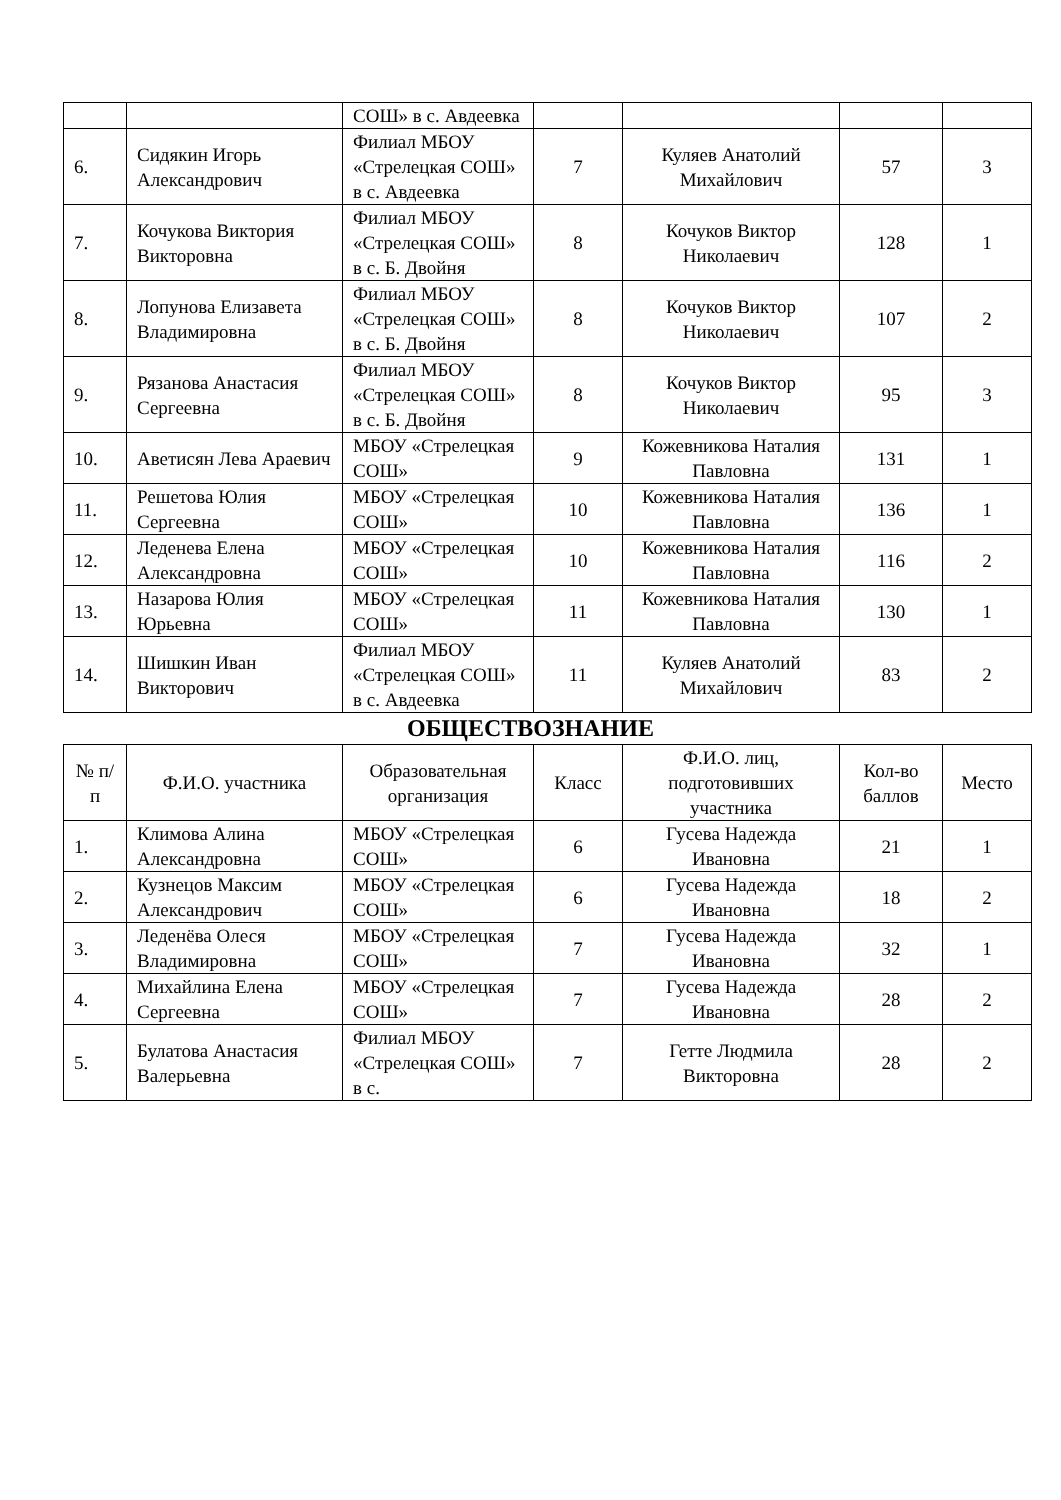| | | СОШ» в с. Авдеевка | | | | |
| 6. | Сидякин Игорь Александрович | Филиал МБОУ «Стрелецкая СОШ» в с. Авдеевка | 7 | Куляев Анатолий Михайлович | 57 | 3 |
| 7. | Кочукова Виктория Викторовна | Филиал МБОУ «Стрелецкая СОШ» в с. Б. Двойня | 8 | Кочуков Виктор Николаевич | 128 | 1 |
| 8. | Лопунова Елизавета Владимировна | Филиал МБОУ «Стрелецкая СОШ» в с. Б. Двойня | 8 | Кочуков Виктор Николаевич | 107 | 2 |
| 9. | Рязанова Анастасия Сергеевна | Филиал МБОУ «Стрелецкая СОШ» в с. Б. Двойня | 8 | Кочуков Виктор Николаевич | 95 | 3 |
| 10. | Аветисян Лева Араевич | МБОУ «Стрелецкая СОШ» | 9 | Кожевникова Наталия Павловна | 131 | 1 |
| 11. | Решетова Юлия Сергеевна | МБОУ «Стрелецкая СОШ» | 10 | Кожевникова Наталия Павловна | 136 | 1 |
| 12. | Леденева Елена Александровна | МБОУ «Стрелецкая СОШ» | 10 | Кожевникова Наталия Павловна | 116 | 2 |
| 13. | Назарова Юлия Юрьевна | МБОУ «Стрелецкая СОШ» | 11 | Кожевникова Наталия Павловна | 130 | 1 |
| 14. | Шишкин Иван Викторович | Филиал МБОУ «Стрелецкая СОШ» в с. Авдеевка | 11 | Куляев Анатолий Михайлович | 83 | 2 |
ОБЩЕСТВОЗНАНИЕ
| № п/п | Ф.И.О. участника | Образовательная организация | Класс | Ф.И.О. лиц, подготовивших участника | Кол-во баллов | Место |
| --- | --- | --- | --- | --- | --- | --- |
| 1. | Климова Алина Александровна | МБОУ «Стрелецкая СОШ» | 6 | Гусева Надежда Ивановна | 21 | 1 |
| 2. | Кузнецов Максим Александрович | МБОУ «Стрелецкая СОШ» | 6 | Гусева Надежда Ивановна | 18 | 2 |
| 3. | Леденёва Олеся Владимировна | МБОУ «Стрелецкая СОШ» | 7 | Гусева Надежда Ивановна | 32 | 1 |
| 4. | Михайлина Елена Сергеевна | МБОУ «Стрелецкая СОШ» | 7 | Гусева Надежда Ивановна | 28 | 2 |
| 5. | Булатова Анастасия Валерьевна | Филиал МБОУ «Стрелецкая СОШ» в с. | 7 | Гетте Людмила Викторовна | 28 | 2 |